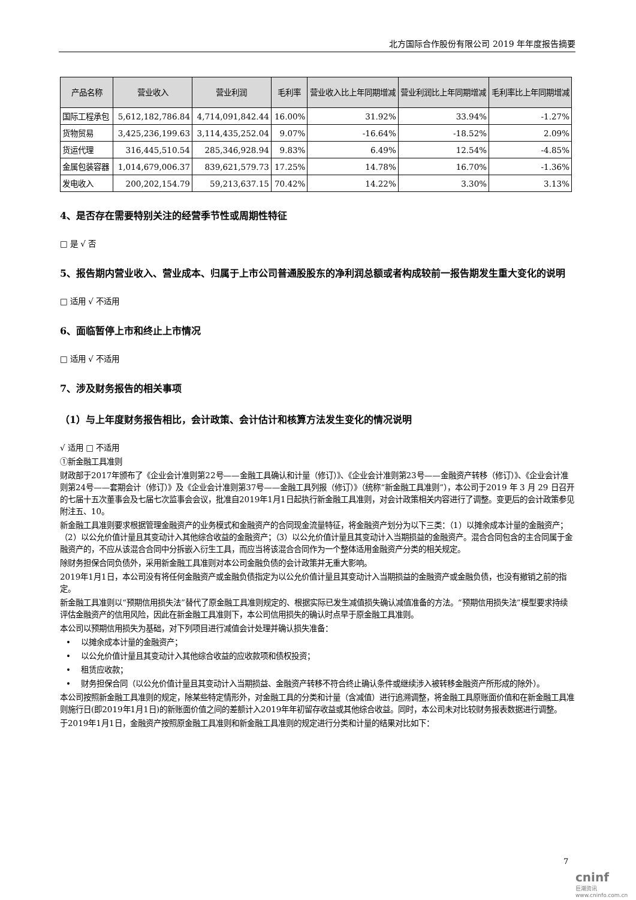北方国际合作股份有限公司 2019 年年度报告摘要
| 产品名称 | 营业收入 | 营业利润 | 毛利率 | 营业收入比上年同期增减 | 营业利润比上年同期增减 | 毛利率比上年同期增减 |
| --- | --- | --- | --- | --- | --- | --- |
| 国际工程承包 | 5,612,182,786.84 | 4,714,091,842.44 | 16.00% | 31.92% | 33.94% | -1.27% |
| 货物贸易 | 3,425,236,199.63 | 3,114,435,252.04 | 9.07% | -16.64% | -18.52% | 2.09% |
| 货运代理 | 316,445,510.54 | 285,346,928.94 | 9.83% | 6.49% | 12.54% | -4.85% |
| 金属包装容器 | 1,014,679,006.37 | 839,621,579.73 | 17.25% | 14.78% | 16.70% | -1.36% |
| 发电收入 | 200,202,154.79 | 59,213,637.15 | 70.42% | 14.22% | 3.30% | 3.13% |
4、是否存在需要特别关注的经营季节性或周期性特征
□ 是 √ 否
5、报告期内营业收入、营业成本、归属于上市公司普通股股东的净利润总额或者构成较前一报告期发生重大变化的说明
□ 适用 √ 不适用
6、面临暂停上市和终止上市情况
□ 适用 √ 不适用
7、涉及财务报告的相关事项
（1）与上年度财务报告相比，会计政策、会计估计和核算方法发生变化的情况说明
√ 适用 □ 不适用
①新金融工具准则
财政部于2017年颁布了《企业会计准则第22号——金融工具确认和计量（修订）》、《企业会计准则第23号——金融资产转移（修订）》、《企业会计准则第24号——套期会计（修订）》及《企业会计准则第37号——金融工具列报（修订）》（统称“新金融工具准则”），本公司于2019 年 3 月 29 日召开的七届十五次董事会及七届七次监事会会议，批准自2019年1月1日起执行新金融工具准则，对会计政策相关内容进行了调整。变更后的会计政策参见附注五、10。
新金融工具准则要求根据管理金融资产的业务模式和金融资产的合同现金流量特征，将金融资产划分为以下三类：（1）以摊余成本计量的金融资产；（2）以公允价值计量且其变动计入其他综合收益的金融资产；（3）以公允价值计量且其变动计入当期损益的金融资产。混合合同包含的主合同属于金融资产的，不应从该混合合同中分拆嵌入衍生工具，而应当将该混合合同作为一个整体适用金融资产分类的相关规定。
除财务担保合同负债外，采用新金融工具准则对本公司金融负债的会计政策并无重大影响。
2019年1月1日，本公司没有将任何金融资产或金融负债指定为以公允价值计量且其变动计入当期损益的金融资产或金融负债，也没有撤销之前的指定。
新金融工具准则以“预期信用损失法”替代了原金融工具准则规定的、根据实际已发生减值损失确认减值准备的方法。“预期信用损失法”模型要求持续评估金融资产的信用风险，因此在新金融工具准则下，本公司信用损失的确认时点早于原金融工具准则。
本公司以预期信用损失为基础，对下列项目进行减值会计处理并确认损失准备：
• 以摊余成本计量的金融资产；
• 以公允价值计量且其变动计入其他综合收益的应收款项和债权投资；
• 租赁应收款；
• 财务担保合同（以公允价值计量且其变动计入当期损益、金融资产转移不符合终止确认条件或继续涉入被转移金融资产所形成的除外）。
本公司按照新金融工具准则的规定，除某些特定情形外，对金融工具的分类和计量（含减值）进行追溯调整，将金融工具原账面价值和在新金融工具准则施行日(即2019年1月1日)的新账面价值之间的差额计入2019年年初留存收益或其他综合收益。同时，本公司未对比较财务报表数据进行调整。
于2019年1月1日，金融资产按照原金融工具准则和新金融工具准则的规定进行分类和计量的结果对比如下：
7
cninf
巨潮资讯 www.cninfo.com.cn